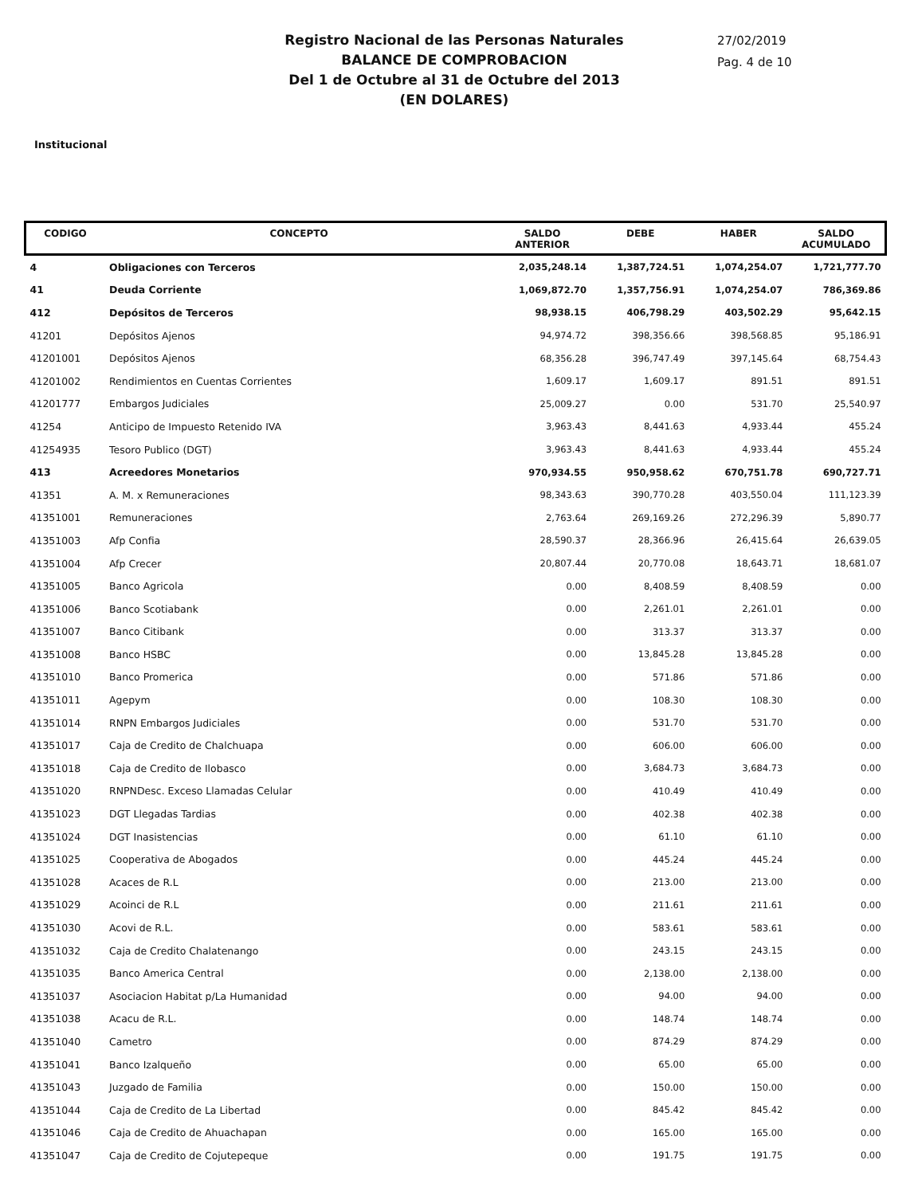Registro Nacional de las Personas Naturales
BALANCE DE COMPROBACION
Del 1 de Octubre al 31 de Octubre del 2013
(EN DOLARES)
27/02/2019
Pag. 4 de 10
Institucional
| CODIGO | CONCEPTO | SALDO ANTERIOR | DEBE | HABER | SALDO ACUMULADO |
| --- | --- | --- | --- | --- | --- |
| 4 | Obligaciones con Terceros | 2,035,248.14 | 1,387,724.51 | 1,074,254.07 | 1,721,777.70 |
| 41 | Deuda Corriente | 1,069,872.70 | 1,357,756.91 | 1,074,254.07 | 786,369.86 |
| 412 | Depósitos de Terceros | 98,938.15 | 406,798.29 | 403,502.29 | 95,642.15 |
| 41201 | Depósitos Ajenos | 94,974.72 | 398,356.66 | 398,568.85 | 95,186.91 |
| 41201001 | Depósitos Ajenos | 68,356.28 | 396,747.49 | 397,145.64 | 68,754.43 |
| 41201002 | Rendimientos en Cuentas Corrientes | 1,609.17 | 1,609.17 | 891.51 | 891.51 |
| 41201777 | Embargos Judiciales | 25,009.27 | 0.00 | 531.70 | 25,540.97 |
| 41254 | Anticipo de Impuesto Retenido IVA | 3,963.43 | 8,441.63 | 4,933.44 | 455.24 |
| 41254935 | Tesoro Publico (DGT) | 3,963.43 | 8,441.63 | 4,933.44 | 455.24 |
| 413 | Acreedores Monetarios | 970,934.55 | 950,958.62 | 670,751.78 | 690,727.71 |
| 41351 | A. M. x Remuneraciones | 98,343.63 | 390,770.28 | 403,550.04 | 111,123.39 |
| 41351001 | Remuneraciones | 2,763.64 | 269,169.26 | 272,296.39 | 5,890.77 |
| 41351003 | Afp Confia | 28,590.37 | 28,366.96 | 26,415.64 | 26,639.05 |
| 41351004 | Afp Crecer | 20,807.44 | 20,770.08 | 18,643.71 | 18,681.07 |
| 41351005 | Banco Agricola | 0.00 | 8,408.59 | 8,408.59 | 0.00 |
| 41351006 | Banco Scotiabank | 0.00 | 2,261.01 | 2,261.01 | 0.00 |
| 41351007 | Banco Citibank | 0.00 | 313.37 | 313.37 | 0.00 |
| 41351008 | Banco HSBC | 0.00 | 13,845.28 | 13,845.28 | 0.00 |
| 41351010 | Banco Promerica | 0.00 | 571.86 | 571.86 | 0.00 |
| 41351011 | Agepym | 0.00 | 108.30 | 108.30 | 0.00 |
| 41351014 | RNPN Embargos Judiciales | 0.00 | 531.70 | 531.70 | 0.00 |
| 41351017 | Caja de Credito de Chalchuapa | 0.00 | 606.00 | 606.00 | 0.00 |
| 41351018 | Caja de Credito de Ilobasco | 0.00 | 3,684.73 | 3,684.73 | 0.00 |
| 41351020 | RNPNDesc. Exceso Llamadas Celular | 0.00 | 410.49 | 410.49 | 0.00 |
| 41351023 | DGT Llegadas Tardias | 0.00 | 402.38 | 402.38 | 0.00 |
| 41351024 | DGT Inasistencias | 0.00 | 61.10 | 61.10 | 0.00 |
| 41351025 | Cooperativa de Abogados | 0.00 | 445.24 | 445.24 | 0.00 |
| 41351028 | Acaces de R.L | 0.00 | 213.00 | 213.00 | 0.00 |
| 41351029 | Acoinci de R.L | 0.00 | 211.61 | 211.61 | 0.00 |
| 41351030 | Acovi de R.L. | 0.00 | 583.61 | 583.61 | 0.00 |
| 41351032 | Caja de Credito Chalatenango | 0.00 | 243.15 | 243.15 | 0.00 |
| 41351035 | Banco America Central | 0.00 | 2,138.00 | 2,138.00 | 0.00 |
| 41351037 | Asociacion Habitat p/La Humanidad | 0.00 | 94.00 | 94.00 | 0.00 |
| 41351038 | Acacu de R.L. | 0.00 | 148.74 | 148.74 | 0.00 |
| 41351040 | Cametro | 0.00 | 874.29 | 874.29 | 0.00 |
| 41351041 | Banco Izalqueño | 0.00 | 65.00 | 65.00 | 0.00 |
| 41351043 | Juzgado de Familia | 0.00 | 150.00 | 150.00 | 0.00 |
| 41351044 | Caja de Credito de La Libertad | 0.00 | 845.42 | 845.42 | 0.00 |
| 41351046 | Caja de Credito de Ahuachapan | 0.00 | 165.00 | 165.00 | 0.00 |
| 41351047 | Caja de Credito de Cojutepeque | 0.00 | 191.75 | 191.75 | 0.00 |